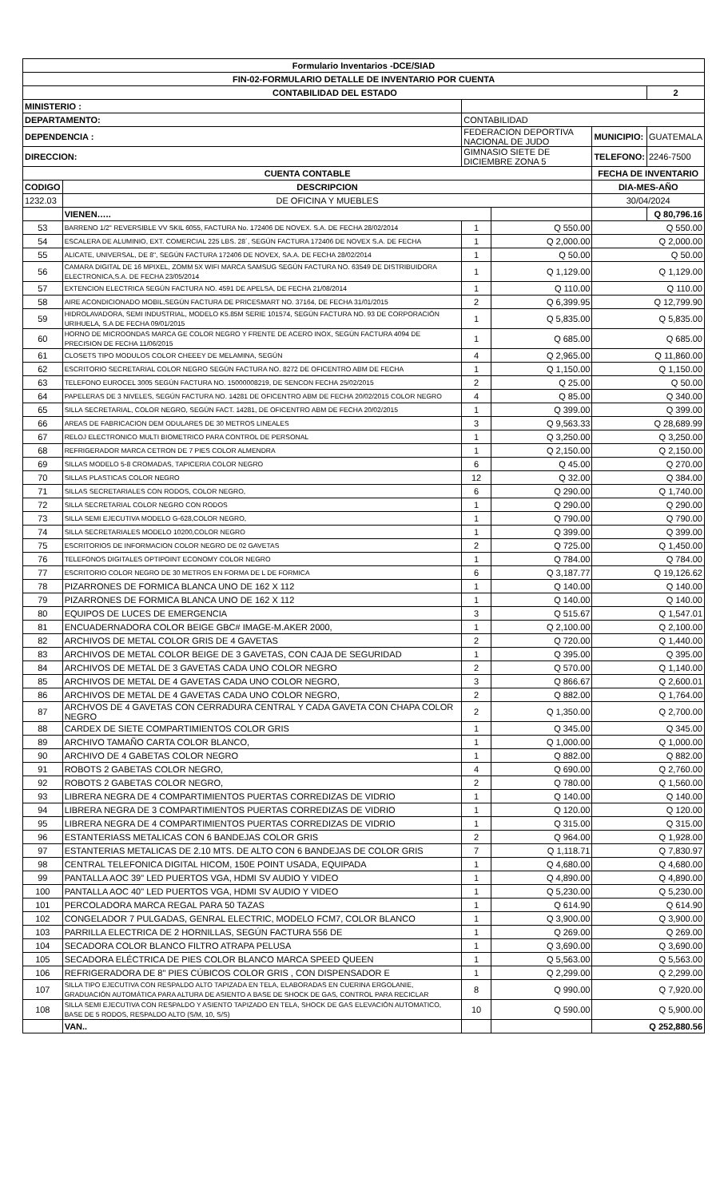| Formulario Inventarios -DCE/SIAD | | | | | |
| FIN-02-FORMULARIO DETALLE DE INVENTARIO POR CUENTA | | | | | |
| CONTABILIDAD DEL ESTADO | | | | | 2 |
| MINISTERIO : | | | | | |
| DEPARTAMENTO: | | CONTABILIDAD | | | |
| DEPENDENCIA : | | FEDERACION DEPORTIVA NACIONAL DE JUDO | | MUNICIPIO: | GUATEMALA |
| DIRECCION: | | GIMNASIO SIETE DE DICIEMBRE ZONA 5 | | TELEFONO: | 2246-7500 |
| CUENTA CONTABLE | | | | FECHA DE INVENTARIO | |
| CODIGO | DESCRIPCION | | | DIA-MES-AÑO | |
| 1232.03 | DE OFICINA Y MUEBLES | | | 30/04/2024 | |
| | VIENEN….. | | | | Q 80,796.16 |
| 53 | BARRENO 1/2" REVERSIBLE VV SKIL 6055, FACTURA No. 172406 DE NOVEX. S.A. DE FECHA 28/02/2014 | 1 | Q 550.00 | Q 550.00 | |
| 54 | ESCALERA DE ALUMINIO, EXT. COMERCIAL 225 LBS. 28´, SEGÚN FACTURA 172406 DE NOVEX S.A. DE FECHA | 1 | Q 2,000.00 | Q 2,000.00 | |
| 55 | ALICATE, UNIVERSAL, DE 8", SEGÚN FACTURA 172406 DE NOVEX, SA.A. DE FECHA 28/02/2014 | 1 | Q 50.00 | Q 50.00 | |
| 56 | CAMARA DIGITAL DE 16 MPIXEL, ZOMM 5X WIFI MARCA SAMSUG SEGÚN FACTURA NO. 63549 DE DISTRIBUIDORA ELECTRONICA,S.A. DE FECHA 23/05/2014 | 1 | Q 1,129.00 | Q 1,129.00 | |
| 57 | EXTENCION ELECTRICA SEGÚN FACTURA NO. 4591 DE APELSA, DE FECHA 21/08/2014 | 1 | Q 110.00 | Q 110.00 | |
| 58 | AIRE ACONDICIONADO MOBIL,SEGÚN FACTURA DE PRICESMART NO. 37164, DE FECHA 31/01/2015 | 2 | Q 6,399.95 | Q 12,799.90 | |
| 59 | HIDROLAVADORA, SEMI INDUSTRIAL, MODELO K5.85M SERIE 101574, SEGÚN FACTURA NO. 93 DE CORPORACIÓN URIHUELA, S.A DE FECHA 09/01/2015 | 1 | Q 5,835.00 | Q 5,835.00 | |
| 60 | HORNO DE MICROONDAS MARCA GE COLOR NEGRO Y FRENTE DE ACERO INOX, SEGÚN FACTURA 4094 DE PRECISION DE FECHA 11/06/2015 | 1 | Q 685.00 | Q 685.00 | |
| 61 | CLOSETS TIPO MODULOS COLOR CHEEEY DE MELAMINA, SEGÚN | 4 | Q 2,965.00 | Q 11,860.00 | |
| 62 | ESCRITORIO SECRETARIAL COLOR NEGRO SEGÚN FACTURA NO. 8272 DE OFICENTRO ABM DE FECHA | 1 | Q 1,150.00 | Q 1,150.00 | |
| 63 | TELEFONO EUROCEL 3005 SEGÚN FACTURA NO. 15000008219, DE SENCON FECHA 25/02/2015 | 2 | Q 25.00 | Q 50.00 | |
| 64 | PAPELERAS DE 3 NIVELES, SEGÚN FACTURA NO. 14281 DE OFICENTRO ABM DE FECHA 20/02/2015 COLOR NEGRO | 4 | Q 85.00 | Q 340.00 | |
| 65 | SILLA SECRETARIAL, COLOR NEGRO, SEGÚN FACT. 14281, DE OFICENTRO ABM DE FECHA 20/02/2015 | 1 | Q 399.00 | Q 399.00 | |
| 66 | AREAS DE FABRICACION DEM ODULARES DE 30 METROS LINEALES | 3 | Q 9,563.33 | Q 28,689.99 | |
| 67 | RELOJ ELECTRONICO MULTI BIOMETRICO PARA CONTROL DE PERSONAL | 1 | Q 3,250.00 | Q 3,250.00 | |
| 68 | REFRIGERADOR MARCA CETRON DE 7 PIES COLOR ALMENDRA | 1 | Q 2,150.00 | Q 2,150.00 | |
| 69 | SILLAS MODELO 5-8 CROMADAS, TAPICERIA COLOR NEGRO | 6 | Q 45.00 | Q 270.00 | |
| 70 | SILLAS PLASTICAS COLOR NEGRO | 12 | Q 32.00 | Q 384.00 | |
| 71 | SILLAS SECRETARIALES CON RODOS, COLOR NEGRO, | 6 | Q 290.00 | Q 1,740.00 | |
| 72 | SILLA SECRETARIAL COLOR NEGRO CON RODOS | 1 | Q 290.00 | Q 290.00 | |
| 73 | SILLA SEMI EJECUTIVA MODELO G-628,COLOR NEGRO, | 1 | Q 790.00 | Q 790.00 | |
| 74 | SILLA SECRETARIALES MODELO 10200,COLOR NEGRO | 1 | Q 399.00 | Q 399.00 | |
| 75 | ESCRITORIOS DE INFORMACION COLOR NEGRO DE 02 GAVETAS | 2 | Q 725.00 | Q 1,450.00 | |
| 76 | TELEFONOS DIGITALES OPTIPOINT ECONOMY COLOR NEGRO | 1 | Q 784.00 | Q 784.00 | |
| 77 | ESCRITORIO COLOR NEGRO DE 30 METROS EN FORMA DE L DE FORMICA | 6 | Q 3,187.77 | Q 19,126.62 | |
| 78 | PIZARRONES DE FORMICA BLANCA UNO DE 162 X 112 | 1 | Q 140.00 | Q 140.00 | |
| 79 | PIZARRONES DE FORMICA BLANCA UNO DE 162 X 112 | 1 | Q 140.00 | Q 140.00 | |
| 80 | EQUIPOS DE LUCES DE EMERGENCIA | 3 | Q 515.67 | Q 1,547.01 | |
| 81 | ENCUADERNADORA COLOR BEIGE GBC# IMAGE-M.AKER 2000, | 1 | Q 2,100.00 | Q 2,100.00 | |
| 82 | ARCHIVOS DE METAL COLOR GRIS DE 4 GAVETAS | 2 | Q 720.00 | Q 1,440.00 | |
| 83 | ARCHIVOS DE METAL COLOR BEIGE DE 3 GAVETAS, CON CAJA DE SEGURIDAD | 1 | Q 395.00 | Q 395.00 | |
| 84 | ARCHIVOS DE METAL DE 3 GAVETAS CADA UNO COLOR NEGRO | 2 | Q 570.00 | Q 1,140.00 | |
| 85 | ARCHIVOS DE METAL DE 4 GAVETAS CADA UNO COLOR NEGRO, | 3 | Q 866.67 | Q 2,600.01 | |
| 86 | ARCHIVOS DE METAL DE 4 GAVETAS CADA UNO COLOR NEGRO, | 2 | Q 882.00 | Q 1,764.00 | |
| 87 | ARCHVOS DE 4 GAVETAS CON CERRADURA CENTRAL Y CADA GAVETA CON CHAPA COLOR NEGRO | 2 | Q 1,350.00 | Q 2,700.00 | |
| 88 | CARDEX DE SIETE COMPARTIMIENTOS COLOR GRIS | 1 | Q 345.00 | Q 345.00 | |
| 89 | ARCHIVO TAMAÑO CARTA COLOR BLANCO, | 1 | Q 1,000.00 | Q 1,000.00 | |
| 90 | ARCHIVO DE 4 GABETAS COLOR NEGRO | 1 | Q 882.00 | Q 882.00 | |
| 91 | ROBOTS 2 GABETAS COLOR NEGRO, | 4 | Q 690.00 | Q 2,760.00 | |
| 92 | ROBOTS 2 GABETAS COLOR NEGRO, | 2 | Q 780.00 | Q 1,560.00 | |
| 93 | LIBRERA NEGRA DE 4 COMPARTIMIENTOS PUERTAS CORREDIZAS DE VIDRIO | 1 | Q 140.00 | Q 140.00 | |
| 94 | LIBRERA NEGRA DE 3 COMPARTIMIENTOS PUERTAS CORREDIZAS DE VIDRIO | 1 | Q 120.00 | Q 120.00 | |
| 95 | LIBRERA NEGRA DE 4 COMPARTIMIENTOS PUERTAS CORREDIZAS DE VIDRIO | 1 | Q 315.00 | Q 315.00 | |
| 96 | ESTANTERIASS METALICAS CON 6 BANDEJAS COLOR GRIS | 2 | Q 964.00 | Q 1,928.00 | |
| 97 | ESTANTERIAS METALICAS DE 2.10 MTS. DE ALTO CON 6 BANDEJAS DE COLOR GRIS | 7 | Q 1,118.71 | Q 7,830.97 | |
| 98 | CENTRAL TELEFONICA DIGITAL HICOM, 150E POINT USADA, EQUIPADA | 1 | Q 4,680.00 | Q 4,680.00 | |
| 99 | PANTALLA AOC 39" LED PUERTOS VGA, HDMI SV AUDIO Y VIDEO | 1 | Q 4,890.00 | Q 4,890.00 | |
| 100 | PANTALLA AOC 40" LED PUERTOS VGA, HDMI SV AUDIO Y VIDEO | 1 | Q 5,230.00 | Q 5,230.00 | |
| 101 | PERCOLADORA MARCA REGAL PARA 50 TAZAS | 1 | Q 614.90 | Q 614.90 | |
| 102 | CONGELADOR 7 PULGADAS, GENRAL ELECTRIC, MODELO FCM7, COLOR BLANCO | 1 | Q 3,900.00 | Q 3,900.00 | |
| 103 | PARRILLA ELECTRICA DE 2 HORNILLAS, SEGÚN FACTURA 556 DE | 1 | Q 269.00 | Q 269.00 | |
| 104 | SECADORA COLOR BLANCO FILTRO ATRAPA PELUSA | 1 | Q 3,690.00 | Q 3,690.00 | |
| 105 | SECADORA ELÉCTRICA DE PIES COLOR BLANCO MARCA SPEED QUEEN | 1 | Q 5,563.00 | Q 5,563.00 | |
| 106 | REFRIGERADORA DE 8" PIES CÚBICOS COLOR GRIS , CON DISPENSADOR E | 1 | Q 2,299.00 | Q 2,299.00 | |
| 107 | SILLA TIPO EJECUTIVA CON RESPALDO ALTO TAPIZADA EN TELA, ELABORADAS EN CUERINA ERGOLANIE, GRADUACIÓN AUTOMÁTICA PARA ALTURA DE ASIENTO A BASE DE SHOCK DE GAS, CONTROL PARA RECICLAR | 8 | Q 990.00 | Q 7,920.00 | |
| 108 | SILLA SEMI EJECUTIVA CON RESPALDO Y ASIENTO TAPIZADO EN TELA, SHOCK DE GAS ELEVACIÓN AUTOMATICO, BASE DE 5 RODOS, RESPALDO ALTO (S/M, 10, S/S) | 10 | Q 590.00 | Q 5,900.00 | |
| | VAN.. | | | Q 252,880.56 | |